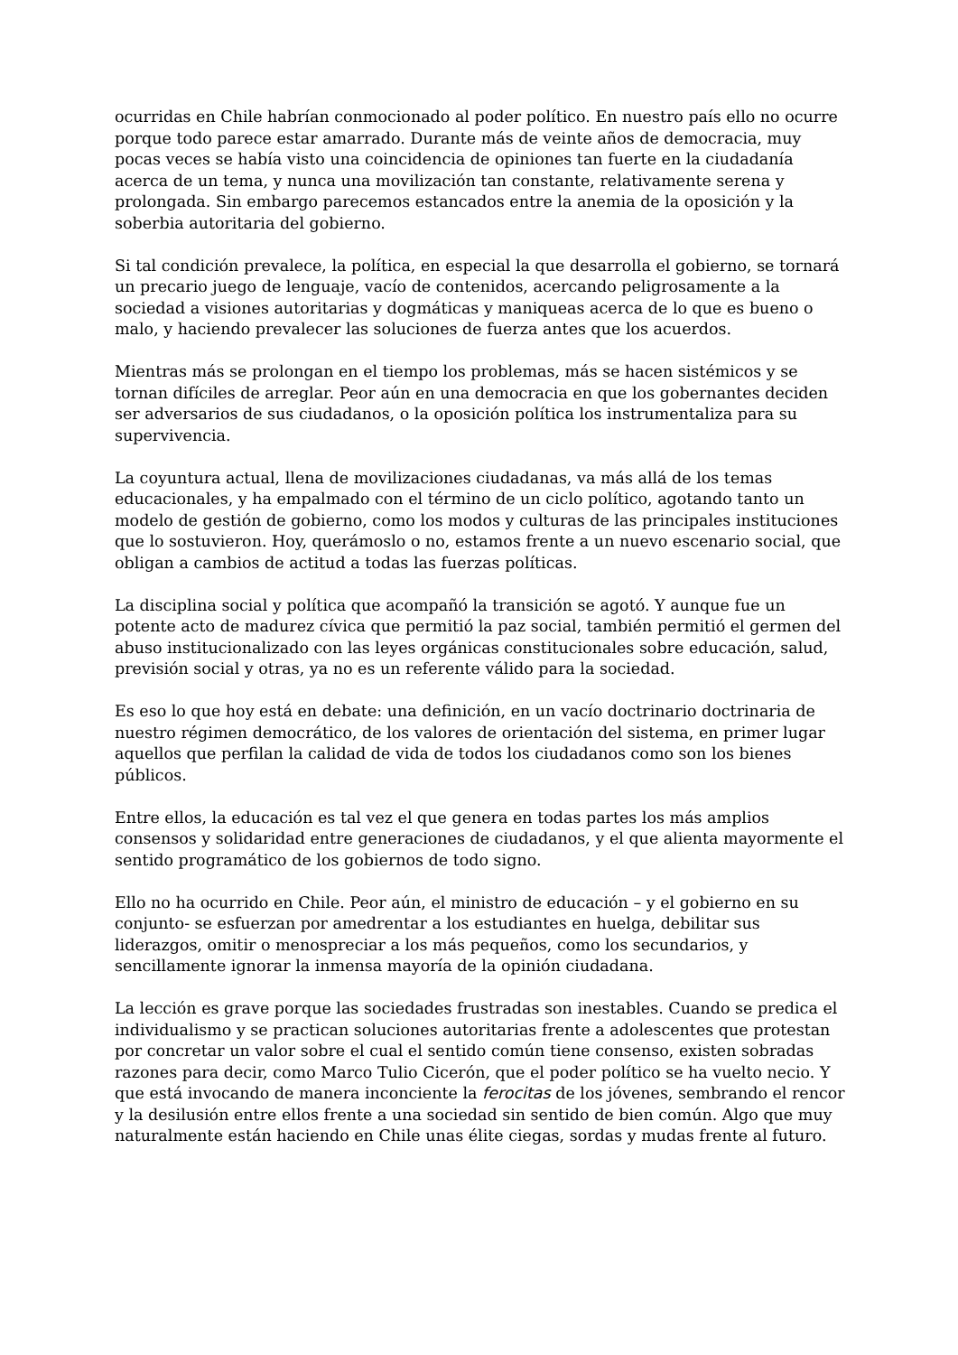ocurridas en Chile habrían conmocionado al poder político. En nuestro país ello no ocurre porque todo parece estar amarrado. Durante más de veinte años de democracia, muy pocas veces se había visto una coincidencia de opiniones tan fuerte en la ciudadanía acerca de un tema, y nunca una movilización tan constante, relativamente serena y prolongada. Sin embargo parecemos estancados entre la anemia de la oposición y la soberbia autoritaria del gobierno.
Si tal condición prevalece, la política, en especial la que desarrolla el gobierno, se tornará un precario juego de lenguaje, vacío de contenidos, acercando peligrosamente a la sociedad a visiones autoritarias y dogmáticas y maniqueas acerca de lo que es bueno o malo, y haciendo prevalecer las soluciones de fuerza antes que los acuerdos.
Mientras más se prolongan en el tiempo los problemas, más se hacen sistémicos y se tornan difíciles de arreglar. Peor aún en una democracia en que los gobernantes deciden ser adversarios de sus ciudadanos, o la oposición política los instrumentaliza para su supervivencia.
La coyuntura actual, llena de movilizaciones ciudadanas, va más allá de los temas educacionales, y ha empalmado con el término de un ciclo político, agotando tanto un modelo de gestión de gobierno, como los modos y culturas de las principales instituciones que lo sostuvieron. Hoy, querámoslo o no, estamos frente a un nuevo escenario social, que obligan a cambios de actitud a todas las fuerzas políticas.
La disciplina social y política que acompañó la transición se agotó. Y aunque fue un potente acto de madurez cívica que permitió la paz social, también permitió el germen del abuso institucionalizado con las leyes orgánicas constitucionales sobre educación, salud, previsión social y otras, ya no es un referente válido para la sociedad.
Es eso lo que hoy está en debate: una definición, en un vacío doctrinario doctrinaria de nuestro régimen democrático, de los valores de orientación del sistema, en primer lugar aquellos que perfilan la calidad de vida de todos los ciudadanos como son los bienes públicos.
Entre ellos, la educación es tal vez el que genera en todas partes los más amplios consensos y solidaridad entre generaciones de ciudadanos, y el que alienta mayormente el sentido programático de los gobiernos de todo signo.
Ello no ha ocurrido en Chile. Peor aún, el ministro de educación – y el gobierno en su conjunto- se esfuerzan por amedrentar a los estudiantes en huelga, debilitar sus liderazgos, omitir o menospreciar a los más pequeños, como los secundarios, y sencillamente ignorar la inmensa mayoría de la opinión ciudadana.
La lección es grave porque las sociedades frustradas son inestables. Cuando se predica el individualismo y se practican soluciones autoritarias frente a adolescentes que protestan por concretar un valor sobre el cual el sentido común tiene consenso, existen sobradas razones para decir, como Marco Tulio Cicerón, que el poder político se ha vuelto necio. Y que está invocando de manera inconciente la ferocitas de los jóvenes, sembrando el rencor y la desilusión entre ellos frente a una sociedad sin sentido de bien común. Algo que muy naturalmente están haciendo en Chile unas élite ciegas, sordas y mudas frente al futuro.